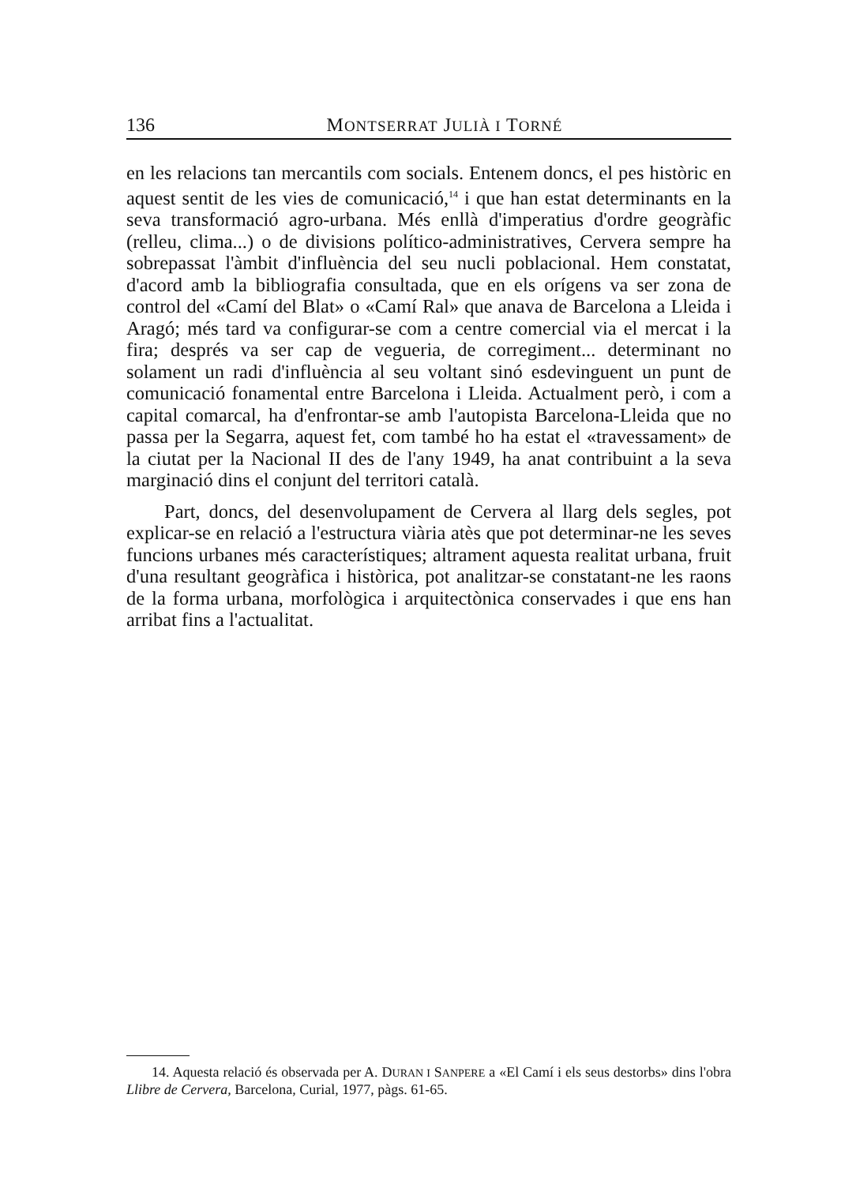136 MONTSERRAT JULIÀ I TORNÉ
en les relacions tan mercantils com socials. Entenem doncs, el pes històric en aquest sentit de les vies de comunicació,<sup>14</sup> i que han estat determinants en la seva transformació agro-urbana. Més enllà d'imperatius d'ordre geogràfic (relleu, clima...) o de divisions político-administratives, Cervera sempre ha sobrepassat l'àmbit d'influència del seu nucli poblacional. Hem constatat, d'acord amb la bibliografia consultada, que en els orígens va ser zona de control del «Camí del Blat» o «Camí Ral» que anava de Barcelona a Lleida i Aragó; més tard va configurar-se com a centre comercial via el mercat i la fira; després va ser cap de vegueria, de corregiment... determinant no solament un radi d'influència al seu voltant sinó esdevinguent un punt de comunicació fonamental entre Barcelona i Lleida. Actualment però, i com a capital comarcal, ha d'enfrontar-se amb l'autopista Barcelona-Lleida que no passa per la Segarra, aquest fet, com també ho ha estat el «travessament» de la ciutat per la Nacional II des de l'any 1949, ha anat contribuint a la seva marginació dins el conjunt del territori català.
Part, doncs, del desenvolupament de Cervera al llarg dels segles, pot explicar-se en relació a l'estructura viària atès que pot determinar-ne les seves funcions urbanes més característiques; altrament aquesta realitat urbana, fruit d'una resultant geogràfica i històrica, pot analitzar-se constatant-ne les raons de la forma urbana, morfològica i arquitectònica conservades i que ens han arribat fins a l'actualitat.
14. Aquesta relació és observada per A. DURAN I SANPERE a «El Camí i els seus destorbs» dins l'obra Llibre de Cervera, Barcelona, Curial, 1977, pàgs. 61-65.